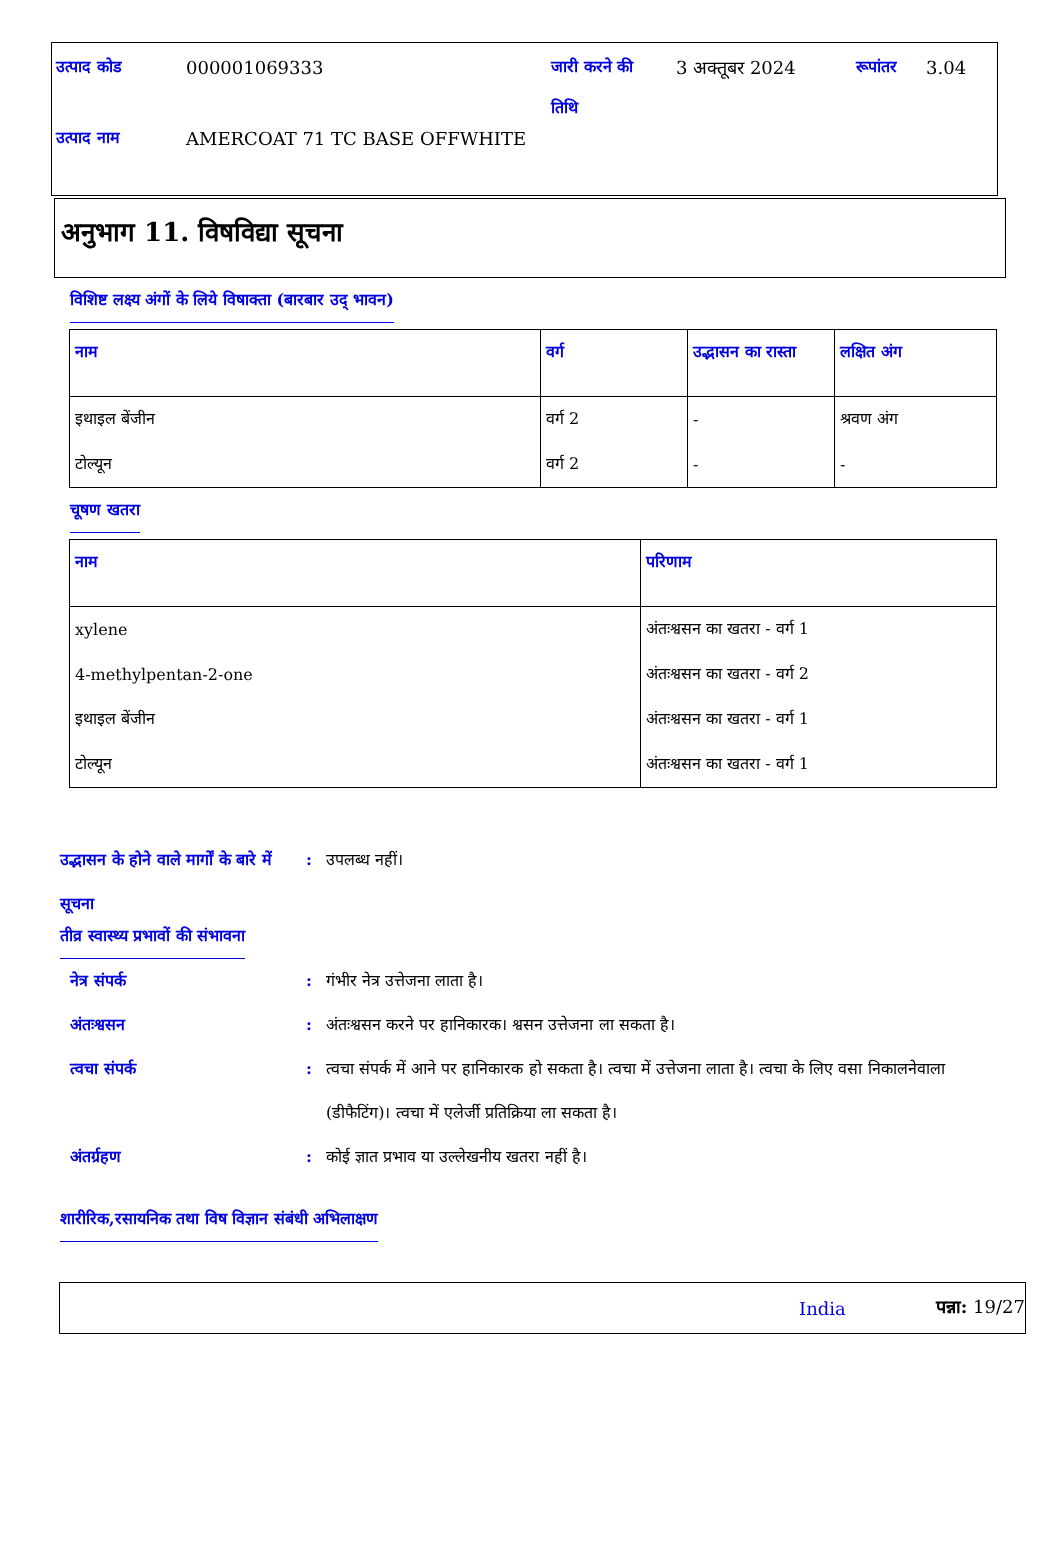| उत्पाद कोड | 000001069333 | जारी करने की तिथि | 3 अक्तूबर 2024 | रूपांतर | 3.04 |
| उत्पाद नाम | AMERCOAT 71 TC BASE OFFWHITE | | | | |
अनुभाग 11. विषविद्या सूचना
विशिष्ट लक्ष्य अंगों के लिये विषाक्ता (बारबार उद् भावन)
| नाम | वर्ग | उद्भासन का रास्ता | लक्षित अंग |
| --- | --- | --- | --- |
| इथाइल बेंजीन | वर्ग 2 | - | श्रवण अंग |
| टोल्यून | वर्ग 2 | - | - |
चूषण खतरा
| नाम | परिणाम |
| --- | --- |
| xylene | अंतःश्वसन का खतरा - वर्ग 1 |
| 4-methylpentan-2-one | अंतःश्वसन का खतरा - वर्ग 2 |
| इथाइल बेंजीन | अंतःश्वसन का खतरा - वर्ग 1 |
| टोल्यून | अंतःश्वसन का खतरा - वर्ग 1 |
उद्भासन के होने वाले मार्गों के बारे में सूचना
: उपलब्ध नहीं।
तीव्र स्वास्थ्य प्रभावों की संभावना
नेत्र संपर्क : गंभीर नेत्र उत्तेजना लाता है।
अंतःश्वसन : अंतःश्वसन करने पर हानिकारक। श्वसन उत्तेजना ला सकता है।
त्वचा संपर्क : त्वचा संपर्क में आने पर हानिकारक हो सकता है। त्वचा में उत्तेजना लाता है। त्वचा के लिए वसा निकालनेवाला (डीफैटिंग)। त्वचा में एलेर्जी प्रतिक्रिया ला सकता है।
अंतर्ग्रहण : कोई ज्ञात प्रभाव या उल्लेखनीय खतरा नहीं है।
शारीरिक,रसायनिक तथा विष विज्ञान संबंधी अभिलाक्षण
India पन्ना: 19/27